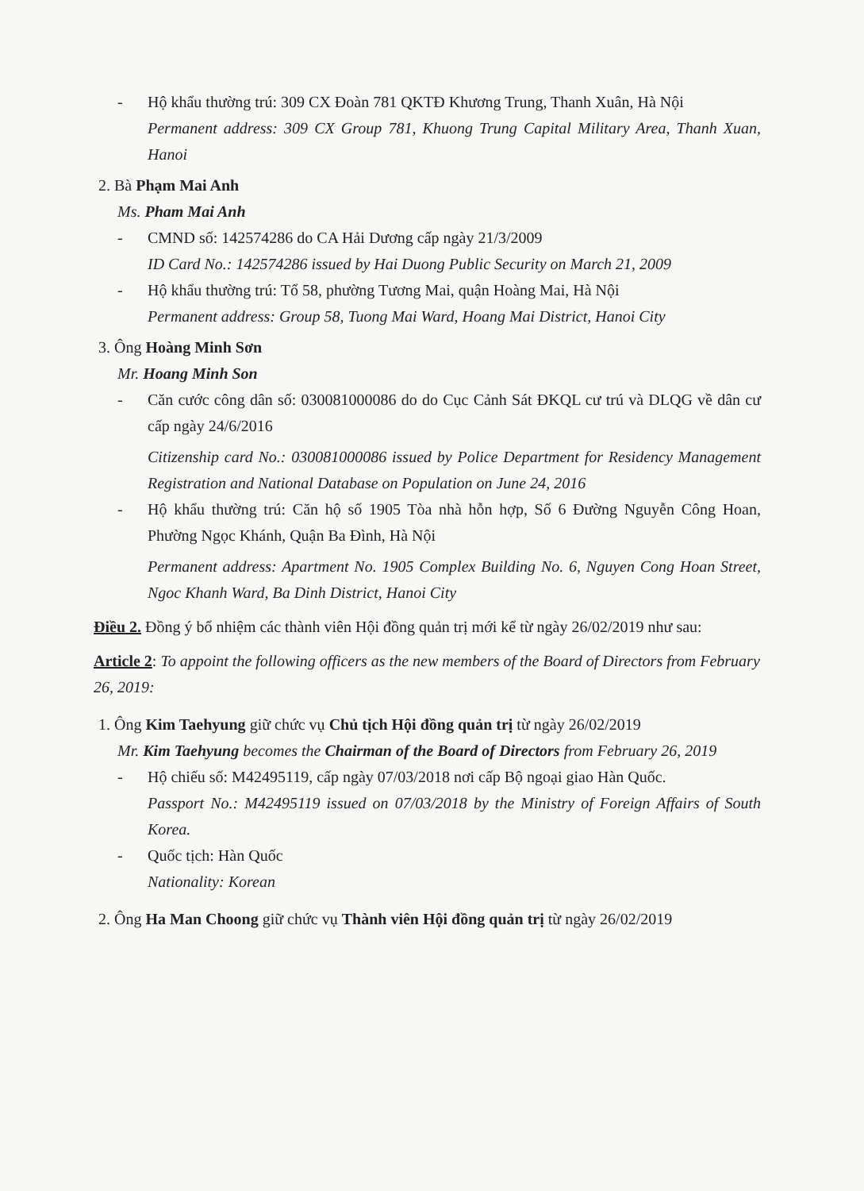- Hộ khẩu thường trú: 309 CX Đoàn 781 QKTĐ Khương Trung, Thanh Xuân, Hà Nội
Permanent address: 309 CX Group 781, Khuong Trung Capital Military Area, Thanh Xuan, Hanoi
2. Bà Phạm Mai Anh
Ms. Pham Mai Anh
- CMND số: 142574286 do CA Hải Dương cấp ngày 21/3/2009
ID Card No.: 142574286 issued by Hai Duong Public Security on March 21, 2009
- Hộ khẩu thường trú: Tổ 58, phường Tương Mai, quận Hoàng Mai, Hà Nội
Permanent address: Group 58, Tuong Mai Ward, Hoang Mai District, Hanoi City
3. Ông Hoàng Minh Sơn
Mr. Hoang Minh Son
- Căn cước công dân số: 030081000086 do do Cục Cảnh Sát ĐKQL cư trú và DLQG về dân cư cấp ngày 24/6/2016
Citizenship card No.: 030081000086 issued by Police Department for Residency Management Registration and National Database on Population on June 24, 2016
- Hộ khẩu thường trú: Căn hộ số 1905 Tòa nhà hỗn hợp, Số 6 Đường Nguyễn Công Hoan, Phường Ngọc Khánh, Quận Ba Đình, Hà Nội
Permanent address: Apartment No. 1905 Complex Building No. 6, Nguyen Cong Hoan Street, Ngoc Khanh Ward, Ba Dinh District, Hanoi City
Điều 2. Đồng ý bổ nhiệm các thành viên Hội đồng quản trị mới kể từ ngày 26/02/2019 như sau:
Article 2: To appoint the following officers as the new members of the Board of Directors from February 26, 2019:
1. Ông Kim Taehyung giữ chức vụ Chủ tịch Hội đồng quản trị từ ngày 26/02/2019
Mr. Kim Taehyung becomes the Chairman of the Board of Directors from February 26, 2019
- Hộ chiếu số: M42495119, cấp ngày 07/03/2018 nơi cấp Bộ ngoại giao Hàn Quốc.
Passport No.: M42495119 issued on 07/03/2018 by the Ministry of Foreign Affairs of South Korea.
- Quốc tịch: Hàn Quốc
Nationality: Korean
2. Ông Ha Man Choong giữ chức vụ Thành viên Hội đồng quản trị từ ngày 26/02/2019